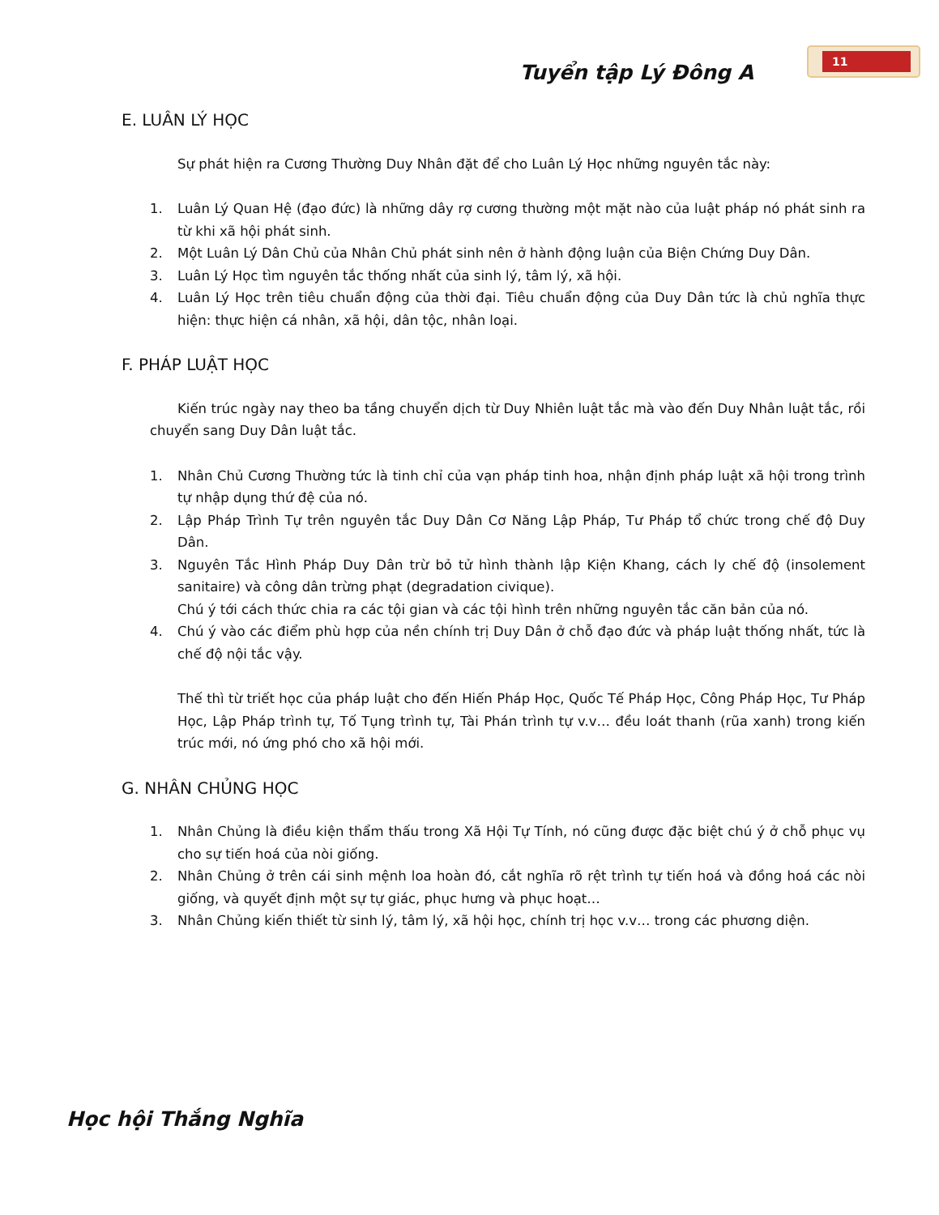11
Tuyển tập Lý Đông A
E. LUÂN LÝ HỌC
Sự phát hiện ra Cương Thường Duy Nhân đặt để cho Luân Lý Học những nguyên tắc này:
1. Luân Lý Quan Hệ (đạo đức) là những dây rợ cương thường một mặt nào của luật pháp nó phát sinh ra từ khi xã hội phát sinh.
2. Một Luân Lý Dân Chủ của Nhân Chủ phát sinh nên ở hành động luận của Biện Chứng Duy Dân.
3. Luân Lý Học tìm nguyên tắc thống nhất của sinh lý, tâm lý, xã hội.
4. Luân Lý Học trên tiêu chuẩn động của thời đại. Tiêu chuẩn động của Duy Dân tức là chủ nghĩa thực hiện: thực hiện cá nhân, xã hội, dân tộc, nhân loại.
F. PHÁP LUẬT HỌC
Kiến trúc ngày nay theo ba tầng chuyển dịch từ Duy Nhiên luật tắc mà vào đến Duy Nhân luật tắc, rồi chuyển sang Duy Dân luật tắc.
1. Nhân Chủ Cương Thường tức là tinh chỉ của vạn pháp tinh hoa, nhận định pháp luật xã hội trong trình tự nhập dụng thứ đệ của nó.
2. Lập Pháp Trình Tự trên nguyên tắc Duy Dân Cơ Năng Lập Pháp, Tư Pháp tổ chức trong chế độ Duy Dân.
3. Nguyên Tắc Hình Pháp Duy Dân trừ bỏ tử hình thành lập Kiện Khang, cách ly chế độ (insolement sanitaire) và công dân trừng phạt (degradation civique).
Chú ý tới cách thức chia ra các tội gian và các tội hình trên những nguyên tắc căn bản của nó.
4. Chú ý vào các điểm phù hợp của nền chính trị Duy Dân ở chỗ đạo đức và pháp luật thống nhất, tức là chế độ nội tắc vậy.
Thế thì từ triết học của pháp luật cho đến Hiến Pháp Học, Quốc Tế Pháp Học, Công Pháp Học, Tư Pháp Học, Lập Pháp trình tự, Tố Tụng trình tự, Tài Phán trình tự v.v… đều loát thanh (rũa xanh) trong kiến trúc mới, nó ứng phó cho xã hội mới.
G. NHÂN CHỦNG HỌC
1. Nhân Chủng là điều kiện thẩm thấu trong Xã Hội Tự Tính, nó cũng được đặc biệt chú ý ở chỗ phục vụ cho sự tiến hoá của nòi giống.
2. Nhân Chủng ở trên cái sinh mệnh loa hoàn đó, cắt nghĩa rõ rệt trình tự tiến hoá và đồng hoá các nòi giống, và quyết định một sự tự giác, phục hưng và phục hoạt…
3. Nhân Chủng kiến thiết từ sinh lý, tâm lý, xã hội học, chính trị học v.v… trong các phương diện.
Học hội Thắng Nghĩa